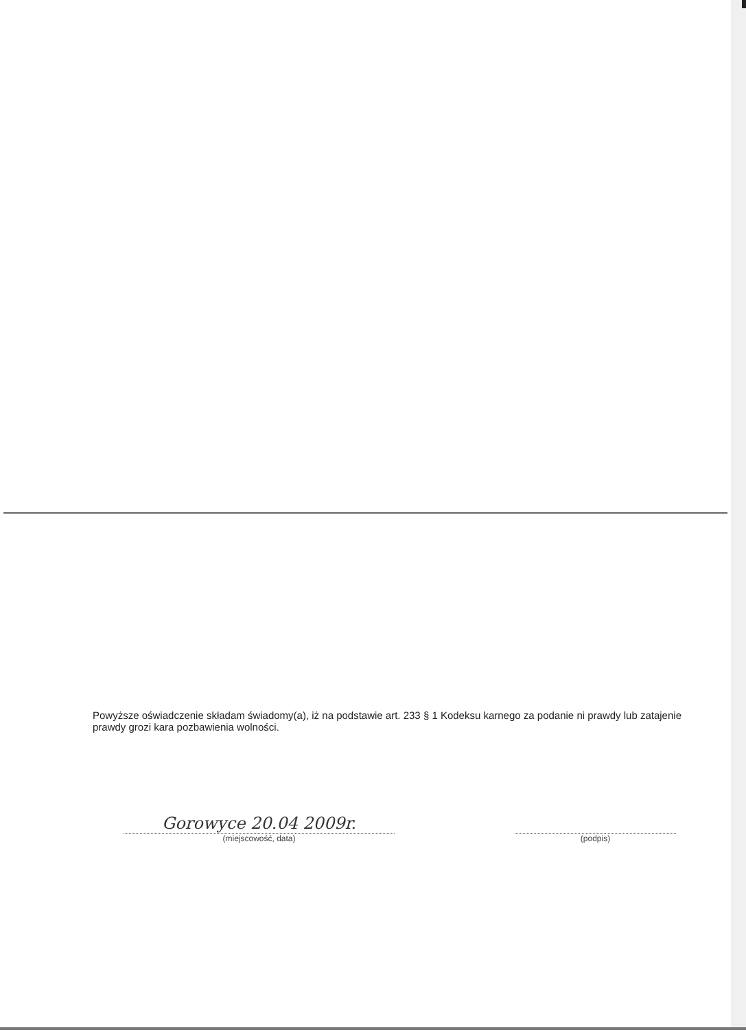Powyższe oświadczenie składam świadomy(a), iż na podstawie art. 233 § 1 Kodeksu karnego za podanie ni prawdy lub zatajenie prawdy grozi kara pozbawienia wolności.
Gorowyce 20.04 2009r.
(miejscowość, data)
(podpis)